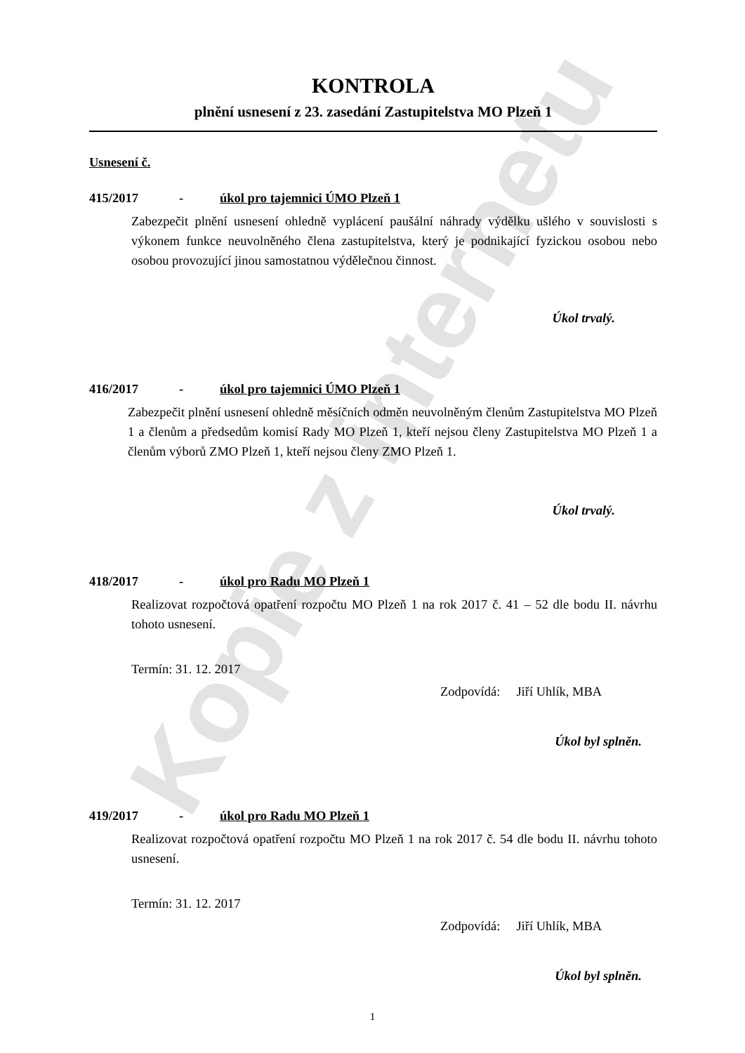Kopie z internetu
KONTROLA
plnění usnesení z 23. zasedání Zastupitelstva MO Plzeň 1
Usnesení č.
415/2017 - úkol pro tajemnici ÚMO Plzeň 1
Zabezpečit plnění usnesení ohledně vyplácení paušální náhrady výdělku ušlého v souvislosti s výkonem funkce neuvolněného člena zastupitelstva, který je podnikající fyzickou osobou nebo osobou provozující jinou samostatnou výdělečnou činnost.
Úkol trvalý.
416/2017 - úkol pro tajemnici ÚMO Plzeň 1
Zabezpečit plnění usnesení ohledně měsíčních odměn neuvolněným členům Zastupitelstva MO Plzeň 1 a členům a předsedům komisí Rady MO Plzeň 1, kteří nejsou členy Zastupitelstva MO Plzeň 1 a členům výborů ZMO Plzeň 1, kteří nejsou členy ZMO Plzeň 1.
Úkol trvalý.
418/2017 - úkol pro Radu MO Plzeň 1
Realizovat rozpočtová opatření rozpočtu MO Plzeň 1 na rok 2017 č. 41 – 52 dle bodu II. návrhu tohoto usnesení.
Termín: 31. 12. 2017
Zodpovídá: Jiří Uhlík, MBA
Úkol byl splněn.
419/2017 - úkol pro Radu MO Plzeň 1
Realizovat rozpočtová opatření rozpočtu MO Plzeň 1 na rok 2017 č. 54 dle bodu II. návrhu tohoto usnesení.
Termín: 31. 12. 2017
Zodpovídá: Jiří Uhlík, MBA
Úkol byl splněn.
1